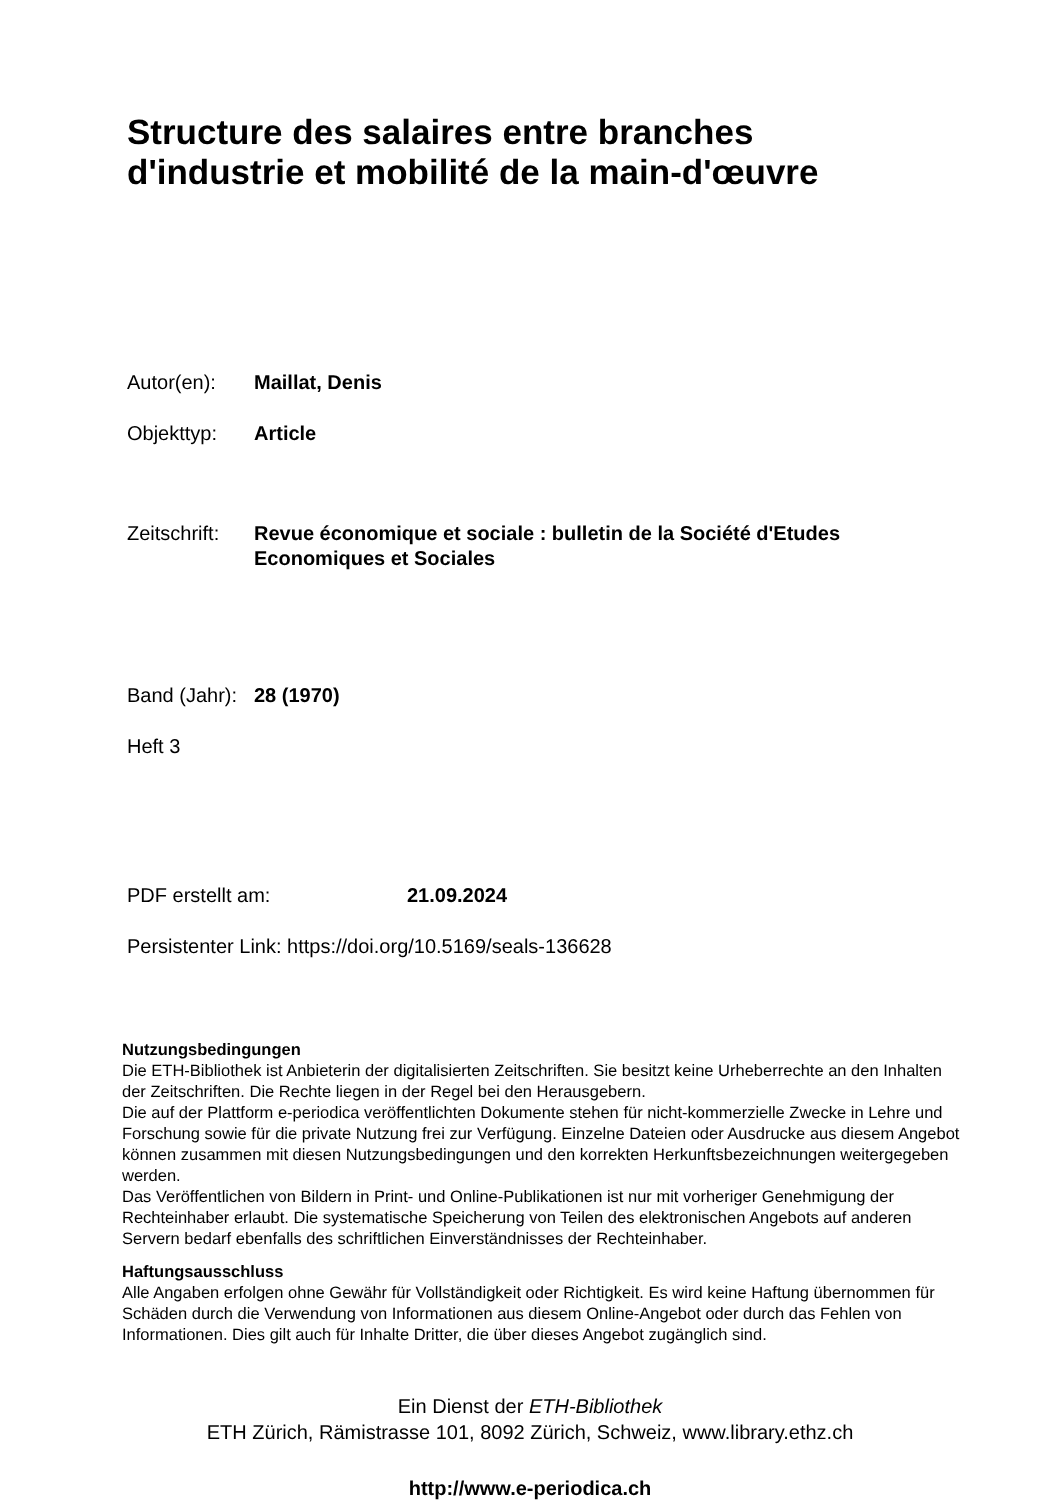Structure des salaires entre branches
d'industrie et mobilité de la main-d'œuvre
Autor(en): Maillat, Denis
Objekttyp: Article
Zeitschrift: Revue économique et sociale : bulletin de la Société d'Etudes
Economiques et Sociales
Band (Jahr): 28 (1970)
Heft 3
PDF erstellt am: 21.09.2024
Persistenter Link: https://doi.org/10.5169/seals-136628
Nutzungsbedingungen
Die ETH-Bibliothek ist Anbieterin der digitalisierten Zeitschriften. Sie besitzt keine Urheberrechte an den Inhalten der Zeitschriften. Die Rechte liegen in der Regel bei den Herausgebern.
Die auf der Plattform e-periodica veröffentlichten Dokumente stehen für nicht-kommerzielle Zwecke in Lehre und Forschung sowie für die private Nutzung frei zur Verfügung. Einzelne Dateien oder Ausdrucke aus diesem Angebot können zusammen mit diesen Nutzungsbedingungen und den korrekten Herkunftsbezeichnungen weitergegeben werden.
Das Veröffentlichen von Bildern in Print- und Online-Publikationen ist nur mit vorheriger Genehmigung der Rechteinhaber erlaubt. Die systematische Speicherung von Teilen des elektronischen Angebots auf anderen Servern bedarf ebenfalls des schriftlichen Einverständnisses der Rechteinhaber.
Haftungsausschluss
Alle Angaben erfolgen ohne Gewähr für Vollständigkeit oder Richtigkeit. Es wird keine Haftung übernommen für Schäden durch die Verwendung von Informationen aus diesem Online-Angebot oder durch das Fehlen von Informationen. Dies gilt auch für Inhalte Dritter, die über dieses Angebot zugänglich sind.
Ein Dienst der ETH-Bibliothek
ETH Zürich, Rämistrasse 101, 8092 Zürich, Schweiz, www.library.ethz.ch
http://www.e-periodica.ch